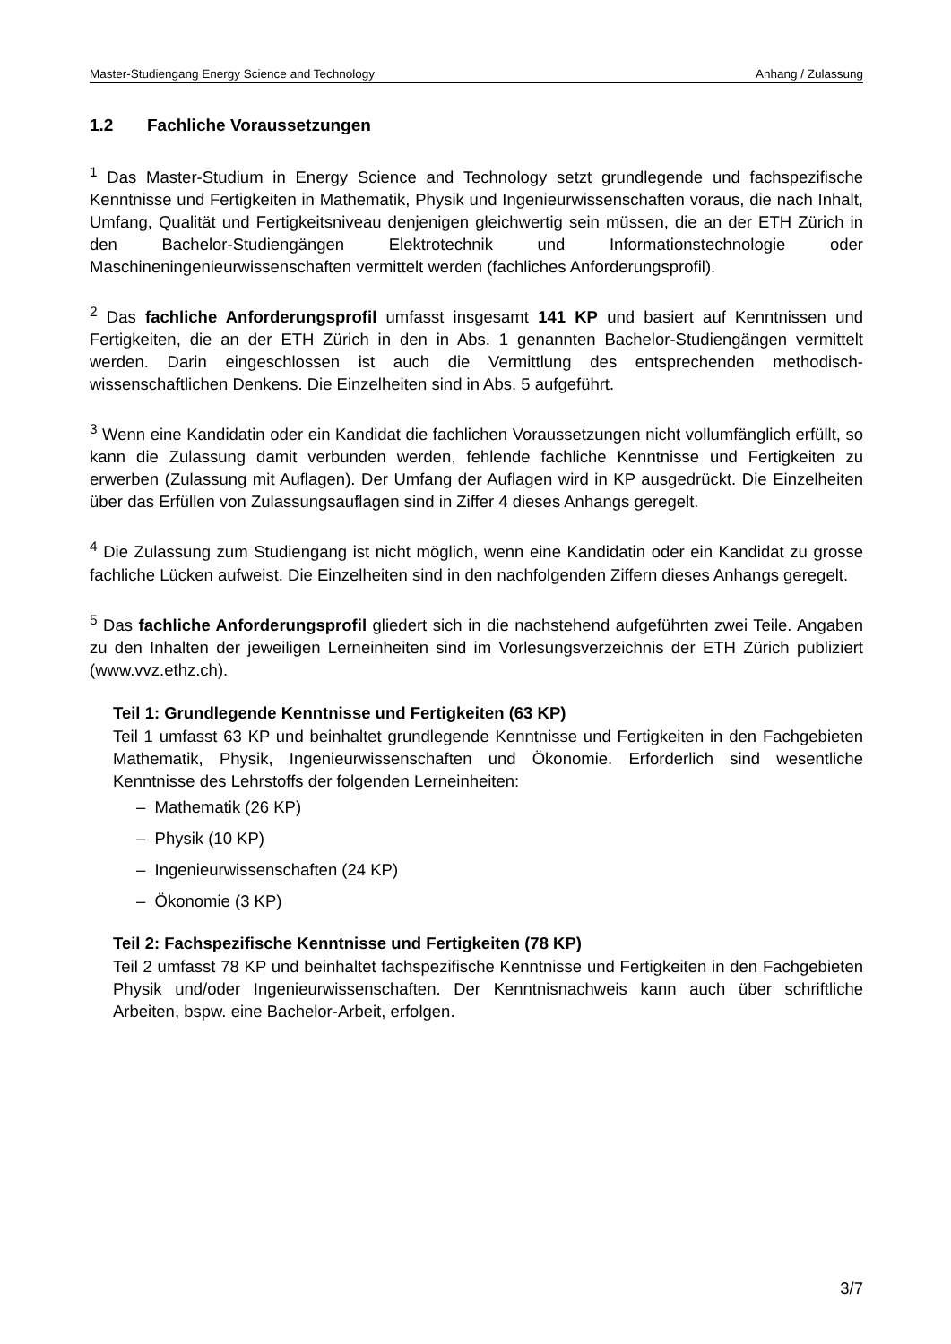Master-Studiengang Energy Science and Technology Anhang / Zulassung
1.2 Fachliche Voraussetzungen
<sup>1</sup> Das Master-Studium in Energy Science and Technology setzt grundlegende und fachspezifische Kenntnisse und Fertigkeiten in Mathematik, Physik und Ingenieurwissenschaften voraus, die nach Inhalt, Umfang, Qualität und Fertigkeitsniveau denjenigen gleichwertig sein müssen, die an der ETH Zürich in den Bachelor-Studiengängen Elektrotechnik und Informationstechnologie oder Maschineningenieurwissenschaften vermittelt werden (fachliches Anforderungsprofil).
<sup>2</sup> Das fachliche Anforderungsprofil umfasst insgesamt 141 KP und basiert auf Kenntnissen und Fertigkeiten, die an der ETH Zürich in den in Abs. 1 genannten Bachelor-Studiengängen vermittelt werden. Darin eingeschlossen ist auch die Vermittlung des entsprechenden methodisch-wissenschaftlichen Denkens. Die Einzelheiten sind in Abs. 5 aufgeführt.
<sup>3</sup> Wenn eine Kandidatin oder ein Kandidat die fachlichen Voraussetzungen nicht vollumfänglich erfüllt, so kann die Zulassung damit verbunden werden, fehlende fachliche Kenntnisse und Fertigkeiten zu erwerben (Zulassung mit Auflagen). Der Umfang der Auflagen wird in KP ausgedrückt. Die Einzelheiten über das Erfüllen von Zulassungsauflagen sind in Ziffer 4 dieses Anhangs geregelt.
<sup>4</sup> Die Zulassung zum Studiengang ist nicht möglich, wenn eine Kandidatin oder ein Kandidat zu grosse fachliche Lücken aufweist. Die Einzelheiten sind in den nachfolgenden Ziffern dieses Anhangs geregelt.
<sup>5</sup> Das fachliche Anforderungsprofil gliedert sich in die nachstehend aufgeführten zwei Teile. Angaben zu den Inhalten der jeweiligen Lerneinheiten sind im Vorlesungsverzeichnis der ETH Zürich publiziert (www.vvz.ethz.ch).
Teil 1: Grundlegende Kenntnisse und Fertigkeiten (63 KP)
Teil 1 umfasst 63 KP und beinhaltet grundlegende Kenntnisse und Fertigkeiten in den Fachgebieten Mathematik, Physik, Ingenieurwissenschaften und Ökonomie. Erforderlich sind wesentliche Kenntnisse des Lehrstoffs der folgenden Lerneinheiten:
– Mathematik (26 KP)
– Physik (10 KP)
– Ingenieurwissenschaften (24 KP)
– Ökonomie (3 KP)
Teil 2: Fachspezifische Kenntnisse und Fertigkeiten (78 KP)
Teil 2 umfasst 78 KP und beinhaltet fachspezifische Kenntnisse und Fertigkeiten in den Fachgebieten Physik und/oder Ingenieurwissenschaften. Der Kenntnisnachweis kann auch über schriftliche Arbeiten, bspw. eine Bachelor-Arbeit, erfolgen.
3/7